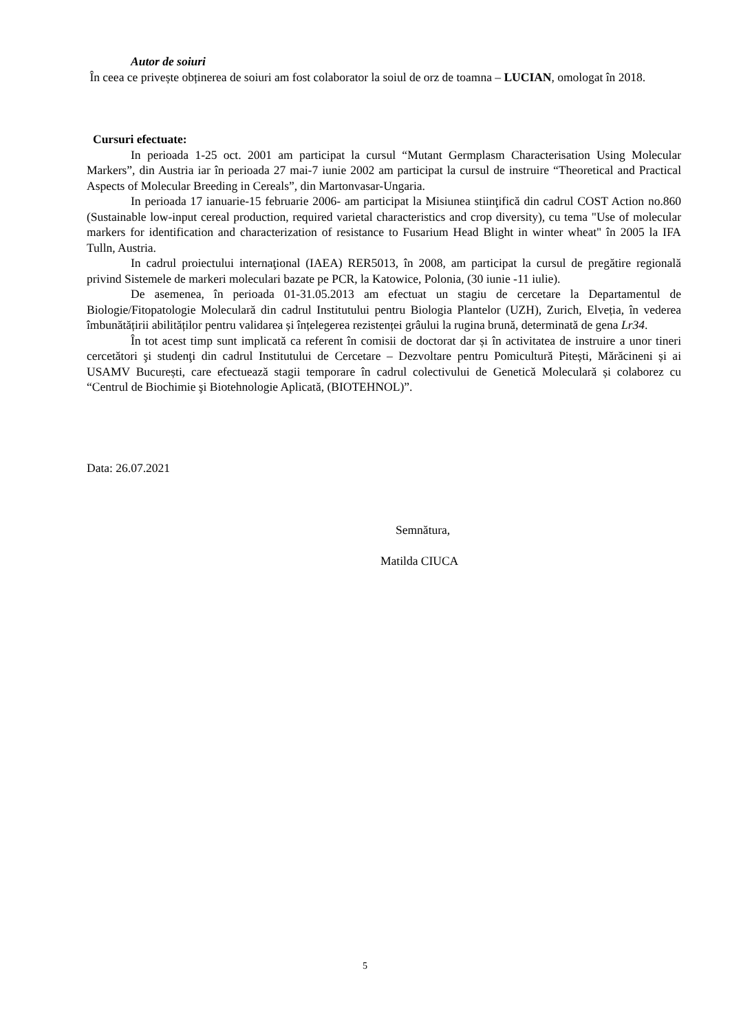Autor de soiuri
În ceea ce privește obținerea de soiuri am fost colaborator la soiul de orz de toamna – LUCIAN, omologat în 2018.
Cursuri efectuate:
In perioada 1-25 oct. 2001 am participat la cursul “Mutant Germplasm Characterisation Using Molecular Markers”, din Austria iar în perioada 27 mai-7 iunie 2002 am participat la cursul de instruire “Theoretical and Practical Aspects of Molecular Breeding in Cereals”, din Martonvasar-Ungaria.
In perioada 17 ianuarie-15 februarie 2006- am participat la Misiunea stiinţifică din cadrul COST Action no.860 (Sustainable low-input cereal production, required varietal characteristics and crop diversity), cu tema "Use of molecular markers for identification and characterization of resistance to Fusarium Head Blight in winter wheat" în 2005 la IFA Tulln, Austria.
In cadrul proiectului internaţional (IAEA) RER5013, în 2008, am participat la cursul de pregătire regională privind Sistemele de markeri moleculari bazate pe PCR, la Katowice, Polonia, (30 iunie -11 iulie).
De asemenea, în perioada 01-31.05.2013 am efectuat un stagiu de cercetare la Departamentul de Biologie/Fitopatologie Moleculară din cadrul Institutului pentru Biologia Plantelor (UZH), Zurich, Elveția, în vederea îmbunătățirii abilităților pentru validarea și înțelegerea rezistenței grâului la rugina brună, determinată de gena Lr34.
În tot acest timp sunt implicată ca referent în comisii de doctorat dar și în activitatea de instruire a unor tineri cercetători şi studenţi din cadrul Institutului de Cercetare – Dezvoltare pentru Pomicultură Pitești, Mărăcineni și ai USAMV București, care efectuează stagii temporare în cadrul colectivului de Genetică Moleculară și colaborez cu “Centrul de Biochimie şi Biotehnologie Aplicată, (BIOTEHNOL)”.
Data: 26.07.2021
Semnătura,
Matilda CIUCA
5